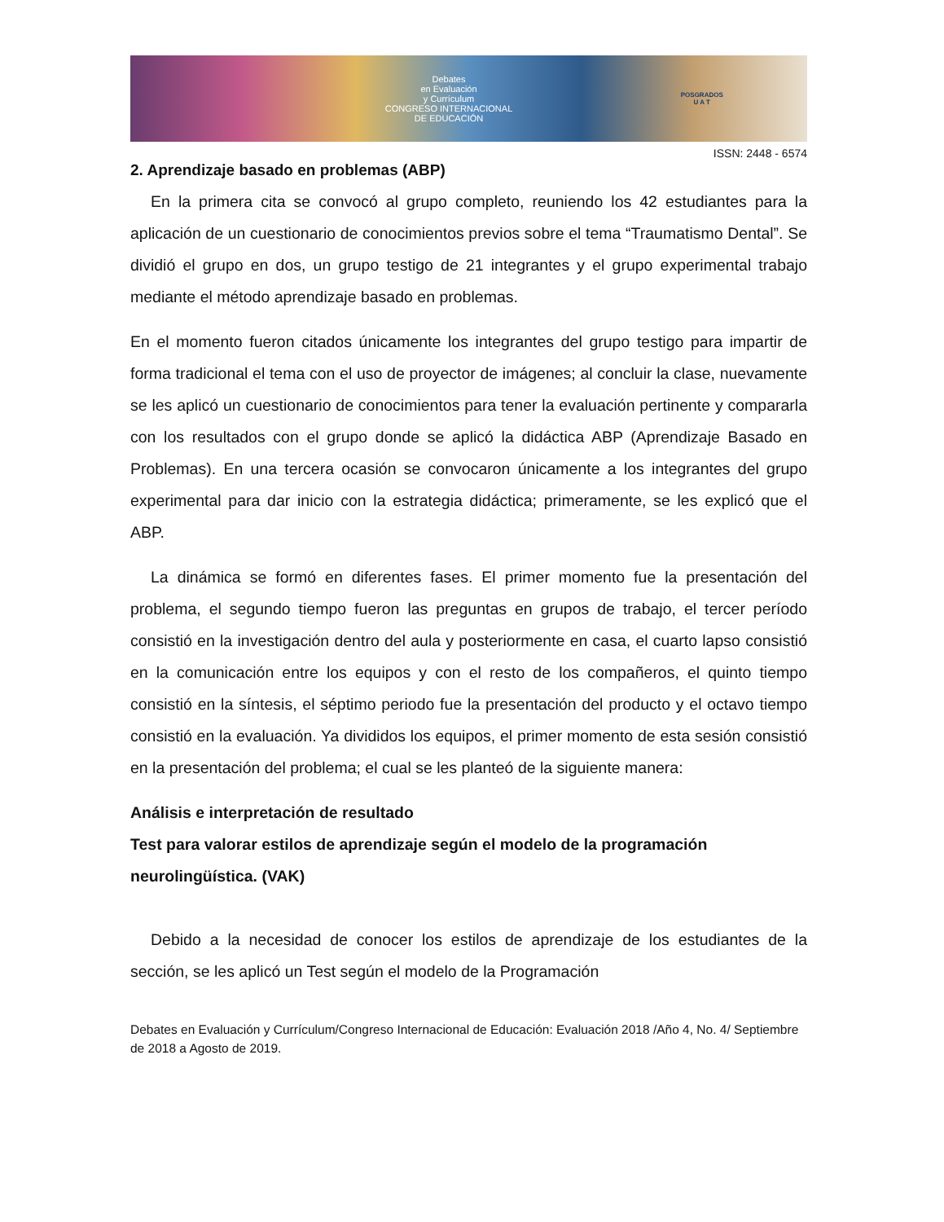Debates
en Evaluación
y Currículum
CONGRESO INTERNACIONAL
DE EDUCACIÓN POSGRADOS
U A T
ISSN: 2448 - 6574
2. Aprendizaje basado en problemas (ABP)
En la primera cita se convocó al grupo completo, reuniendo los 42 estudiantes para la aplicación de un cuestionario de conocimientos previos sobre el tema “Traumatismo Dental”. Se dividió el grupo en dos, un grupo testigo de 21 integrantes y el grupo experimental trabajo mediante el método aprendizaje basado en problemas.
En el momento fueron citados únicamente los integrantes del grupo testigo para impartir de forma tradicional el tema con el uso de proyector de imágenes; al concluir la clase, nuevamente se les aplicó un cuestionario de conocimientos para tener la evaluación pertinente y compararla con los resultados con el grupo donde se aplicó la didáctica ABP (Aprendizaje Basado en Problemas). En una tercera ocasión se convocaron únicamente a los integrantes del grupo experimental para dar inicio con la estrategia didáctica; primeramente, se les explicó que el ABP.
La dinámica se formó en diferentes fases. El primer momento fue la presentación del problema, el segundo tiempo fueron las preguntas en grupos de trabajo, el tercer período consistió en la investigación dentro del aula y posteriormente en casa, el cuarto lapso consistió en la comunicación entre los equipos y con el resto de los compañeros, el quinto tiempo consistió en la síntesis, el séptimo periodo fue la presentación del producto y el octavo tiempo consistió en la evaluación. Ya divididos los equipos, el primer momento de esta sesión consistió en la presentación del problema; el cual se les planteó de la siguiente manera:
Análisis e interpretación de resultado
Test para valorar estilos de aprendizaje según el modelo de la programación neurolingüística. (VAK)
Debido a la necesidad de conocer los estilos de aprendizaje de los estudiantes de la sección, se les aplicó un Test según el modelo de la Programación
Debates en Evaluación y Currículum/Congreso Internacional de Educación: Evaluación 2018 /Año 4, No. 4/ Septiembre de 2018 a Agosto de 2019.